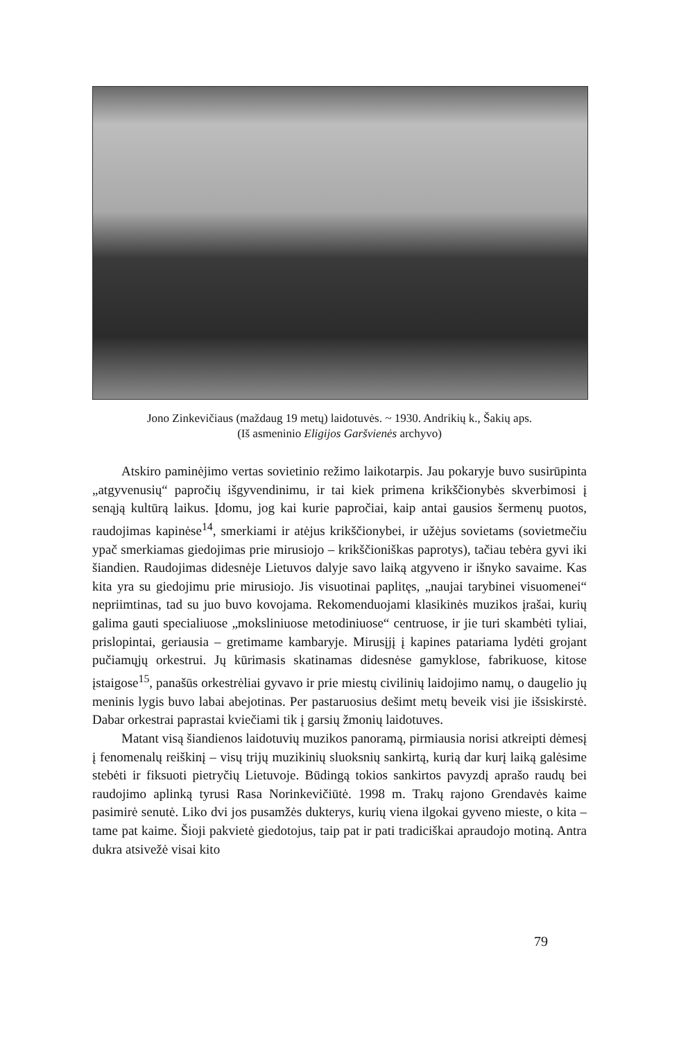Jono Zinkevičiaus (maždaug 19 metų) laidotuvės. ~ 1930. Andrikių k., Šakių aps.
(Iš asmeninio Eligijos Garšvienės archyvo)
Atskiro paminėjimo vertas sovietinio režimo laikotarpis. Jau pokaryje buvo susirūpinta „atgyvenusių“ papročių išgyvendinimu, ir tai kiek primena krikščionybės skverbimosi į senąją kultūrą laikus. Įdomu, jog kai kurie papročiai, kaip antai gausios šermenų puotos, raudojimas kapinėse<sup>14</sup>, smerkiami ir atėjus krikščionybei, ir užėjus sovietams (sovietmečiu ypač smerkiamas giedojimas prie mirusiojo – krikščioniškas paprotys), tačiau tebėra gyvi iki šiandien. Raudojimas didesnėje Lietuvos dalyje savo laiką atgyveno ir išnyko savaime. Kas kita yra su giedojimu prie mirusiojo. Jis visuotinai paplitęs, „naujai tarybinei visuomenei“ nepriimtinas, tad su juo buvo kovojama. Rekomenduojami klasikinės muzikos įrašai, kurių galima gauti specialiuose „moksliniuose metodiniuose“ centruose, ir jie turi skambėti tyliai, prislopintai, geriausia – gretimame kambaryje. Mirusįjį į kapines patariama lydėti grojant pučiamųjų orkestrui. Jų kūrimasis skatinamas didesnėse gamyklose, fabrikuose, kitose įstaigose<sup>15</sup>, panašūs orkestrėliai gyvavo ir prie miestų civilinių laidojimo namų, o daugelio jų meninis lygis buvo labai abejotinas. Per pastaruosius dešimt metų beveik visi jie išsiskirstė. Dabar orkestrai paprastai kviečiami tik į garsių žmonių laidotuves.
Matant visą šiandienos laidotuvių muzikos panoramą, pirmiausia norisi atkreipti dėmesį į fenomenalų reiškinį – visų trijų muzikinių sluoksnių sankirtą, kurią dar kurį laiką galėsime stebėti ir fiksuoti pietryčių Lietuvoje. Būdingą tokios sankirtos pavyzdį aprašo raudų bei raudojimo aplinką tyrusi Rasa Norinkevičiūtė. 1998 m. Trakų rajono Grendavės kaime pasimirė senutė. Liko dvi jos pusamžės dukterys, kurių viena ilgokai gyveno mieste, o kita – tame pat kaime. Šioji pakvietė giedotojus, taip pat ir pati tradiciškai apraudojo motiną. Antra dukra atsivežė visai kito
79